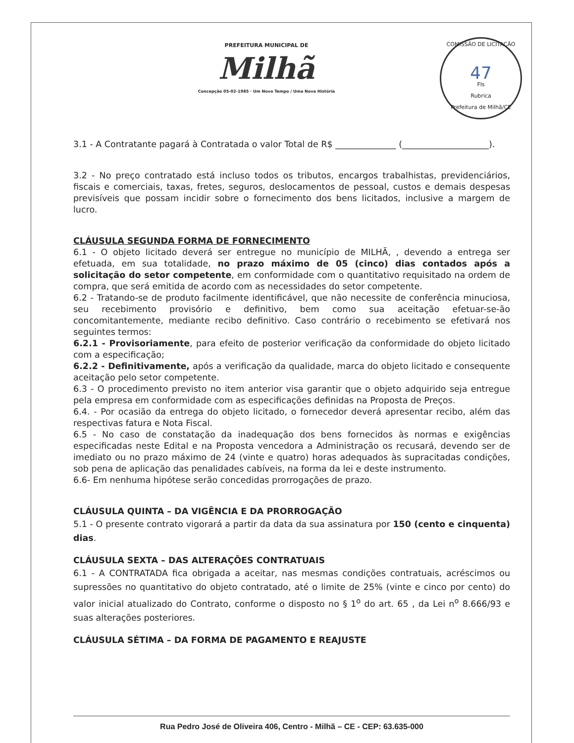PREFEITURA MUNICIPAL DE
Milhã
Concepção 05-02-1985 · Um Novo Tempo / Uma Nova História
COMISSÃO DE LICITAÇÃO
47
Fls
Rubrica
Prefeitura de Milhã/CE
3.1 - A Contratante pagará à Contratada o valor Total de R$ ______________ (____________________).
3.2 - No preço contratado está incluso todos os tributos, encargos trabalhistas, previdenciários, fiscais e comerciais, taxas, fretes, seguros, deslocamentos de pessoal, custos e demais despesas previsíveis que possam incidir sobre o fornecimento dos bens licitados, inclusive a margem de lucro.
CLÁUSULA SEGUNDA FORMA DE FORNECIMENTO
6.1 - O objeto licitado deverá ser entregue no município de MILHÃ, , devendo a entrega ser efetuada, em sua totalidade, no prazo máximo de 05 (cinco) dias contados após a solicitação do setor competente, em conformidade com o quantitativo requisitado na ordem de compra, que será emitida de acordo com as necessidades do setor competente.
6.2 - Tratando-se de produto facilmente identificável, que não necessite de conferência minuciosa, seu recebimento provisório e definitivo, bem como sua aceitação efetuar-se-ão concomitantemente, mediante recibo definitivo. Caso contrário o recebimento se efetivará nos seguintes termos:
6.2.1 - Provisoriamente, para efeito de posterior verificação da conformidade do objeto licitado com a especificação;
6.2.2 - Definitivamente, após a verificação da qualidade, marca do objeto licitado e consequente aceitação pelo setor competente.
6.3 - O procedimento previsto no item anterior visa garantir que o objeto adquirido seja entregue pela empresa em conformidade com as especificações definidas na Proposta de Preços.
6.4. - Por ocasião da entrega do objeto licitado, o fornecedor deverá apresentar recibo, além das respectivas fatura e Nota Fiscal.
6.5 - No caso de constatação da inadequação dos bens fornecidos às normas e exigências especificadas neste Edital e na Proposta vencedora a Administração os recusará, devendo ser de imediato ou no prazo máximo de 24 (vinte e quatro) horas adequados às supracitadas condições, sob pena de aplicação das penalidades cabíveis, na forma da lei e deste instrumento.
6.6- Em nenhuma hipótese serão concedidas prorrogações de prazo.
CLÁUSULA QUINTA – DA VIGÊNCIA E DA PRORROGAÇÃO
5.1 - O presente contrato vigorará a partir da data da sua assinatura por 150 (cento e cinquenta) dias.
CLÁUSULA SEXTA – DAS ALTERAÇÕES CONTRATUAIS
6.1 - A CONTRATADA fica obrigada a aceitar, nas mesmas condições contratuais, acréscimos ou supressões no quantitativo do objeto contratado, até o limite de 25% (vinte e cinco por cento) do valor inicial atualizado do Contrato, conforme o disposto no § 1<sup>o</sup> do art. 65 , da Lei n<sup>o</sup> 8.666/93 e suas alterações posteriores.
CLÁUSULA SÉTIMA – DA FORMA DE PAGAMENTO E REAJUSTE
Rua Pedro José de Oliveira 406, Centro - Milhã – CE - CEP: 63.635-000